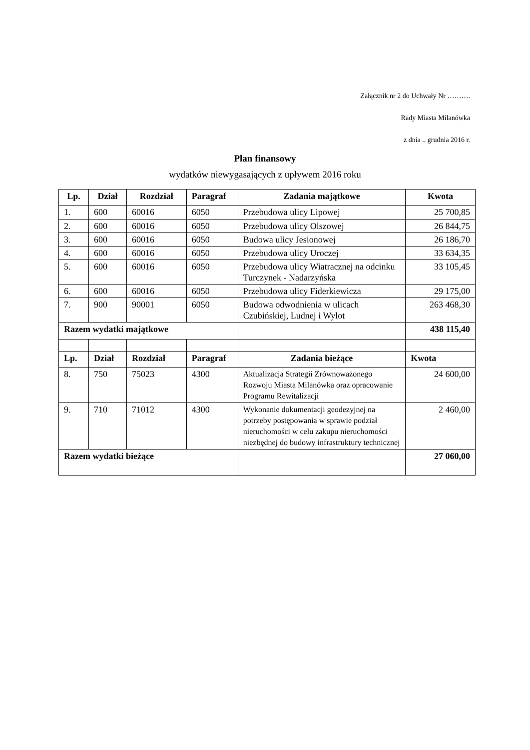Załącznik nr 2 do Uchwały Nr ……….
Rady Miasta Milanówka
z dnia .. grudnia 2016 r.
Plan finansowy
wydatków niewygasających z upływem 2016 roku
| Lp. | Dział | Rozdział | Paragraf | Zadania majątkowe | Kwota |
| --- | --- | --- | --- | --- | --- |
| 1. | 600 | 60016 | 6050 | Przebudowa ulicy Lipowej | 25 700,85 |
| 2. | 600 | 60016 | 6050 | Przebudowa ulicy Olszowej | 26 844,75 |
| 3. | 600 | 60016 | 6050 | Budowa ulicy Jesionowej | 26 186,70 |
| 4. | 600 | 60016 | 6050 | Przebudowa ulicy Uroczej | 33 634,35 |
| 5. | 600 | 60016 | 6050 | Przebudowa ulicy Wiatracznej na odcinku Turczynek - Nadarzyńska | 33 105,45 |
| 6. | 600 | 60016 | 6050 | Przebudowa ulicy Fiderkiewicza | 29 175,00 |
| 7. | 900 | 90001 | 6050 | Budowa odwodnienia w ulicach Czubińskiej, Ludnej i Wylot | 263 468,30 |
| Razem wydatki majątkowe | | | | | 438 115,40 |
| Lp. | Dział | Rozdział | Paragraf | Zadania bieżące | Kwota |
| 8. | 750 | 75023 | 4300 | Aktualizacja Strategii Zrównoważonego Rozwoju Miasta Milanówka oraz opracowanie Programu Rewitalizacji | 24 600,00 |
| 9. | 710 | 71012 | 4300 | Wykonanie dokumentacji geodezyjnej na potrzeby postępowania w sprawie podział nieruchomości w celu zakupu nieruchomości niezbędnej do budowy infrastruktury technicznej | 2 460,00 |
| Razem wydatki bieżące | | | | | 27 060,00 |